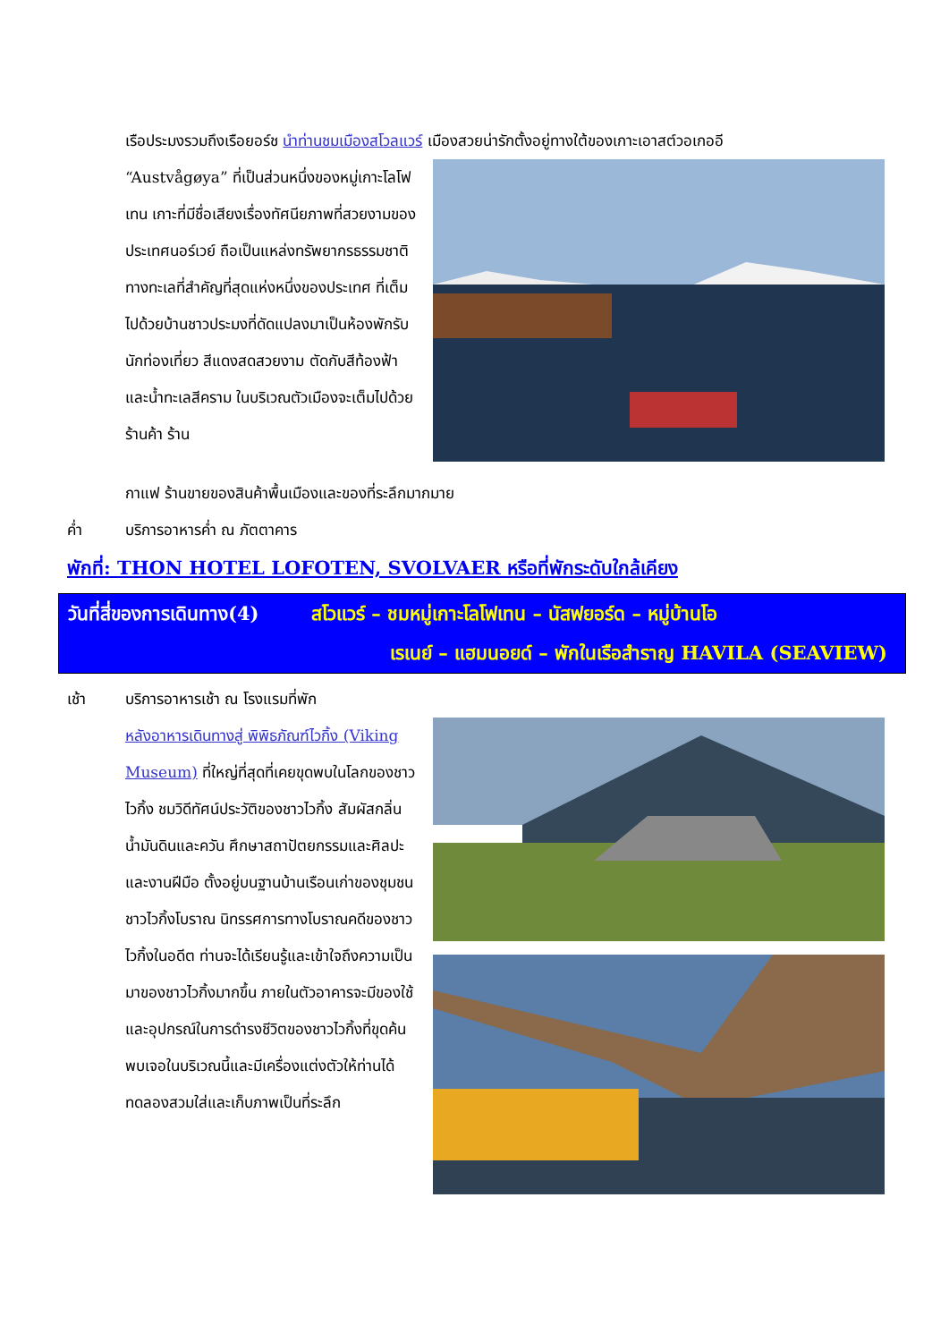เรือประมงรวมถึงเรือยอร์ช นำท่านชมเมืองสโวลแวร์ เมืองสวยน่ารักตั้งอยู่ทางใต้ของเกาะเอาสต์วอเกออี
“Austvågøya” ที่เป็นส่วนหนึ่งของหมู่เกาะโลโฟเทน เกาะที่มีชื่อเสียงเรื่องทัศนียภาพที่สวยงามของประเทศนอร์เวย์ ถือเป็นแหล่งทรัพยากรธรรมชาติทางทะเลที่สำคัญที่สุดแห่งหนึ่งของประเทศ ที่เต็มไปด้วยบ้านชาวประมงที่ดัดแปลงมาเป็นห้องพักรับนักท่องเที่ยว สีแดงสดสวยงาม ตัดกับสีท้องฟ้าและน้ำทะเลสีคราม ในบริเวณตัวเมืองจะเต็มไปด้วยร้านค้า ร้าน
กาแฟ ร้านขายของสินค้าพื้นเมืองและของที่ระลึกมากมาย
ค่ำ บริการอาหารค่ำ ณ ภัตตาคาร
พักที่: THON HOTEL LOFOTEN, SVOLVAER หรือที่พักระดับใกล้เคียง
วันที่สี่ของการเดินทาง(4) สโวแวร์ – ชมหมู่เกาะโลโฟเทน – นัสฟยอร์ด – หมู่บ้านโอ
เรเนย์ – แฮมนอยด์ – พักในเรือสำราญ HAVILA (SEAVIEW)
เช้า บริการอาหารเช้า ณ โรงแรมที่พัก
หลังอาหารเดินทางสู่ พิพิธภัณฑ์ไวกิ้ง (Viking Museum) ที่ใหญ่ที่สุดที่เคยขุดพบในโลกของชาวไวกิ้ง ชมวิดีทัศน์ประวัติของชาวไวกิ้ง สัมผัสกลิ่นน้ำมันดินและควัน ศึกษาสถาปัตยกรรมและศิลปะและงานฝีมือ ตั้งอยู่บนฐานบ้านเรือนเก่าของชุมชนชาวไวกิ้งโบราณ นิทรรศการทางโบราณคดีของชาวไวกิ้งในอดีต ท่านจะได้เรียนรู้และเข้าใจถึงความเป็นมาของชาวไวกิ้งมากขึ้น ภายในตัวอาคารจะมีของใช้และอุปกรณ์ในการดำรงชีวิตของชาวไวกิ้งที่ขุดค้นพบเจอในบริเวณนี้และมีเครื่องแต่งตัวให้ท่านได้ทดลองสวมใส่และเก็บภาพเป็นที่ระลึก